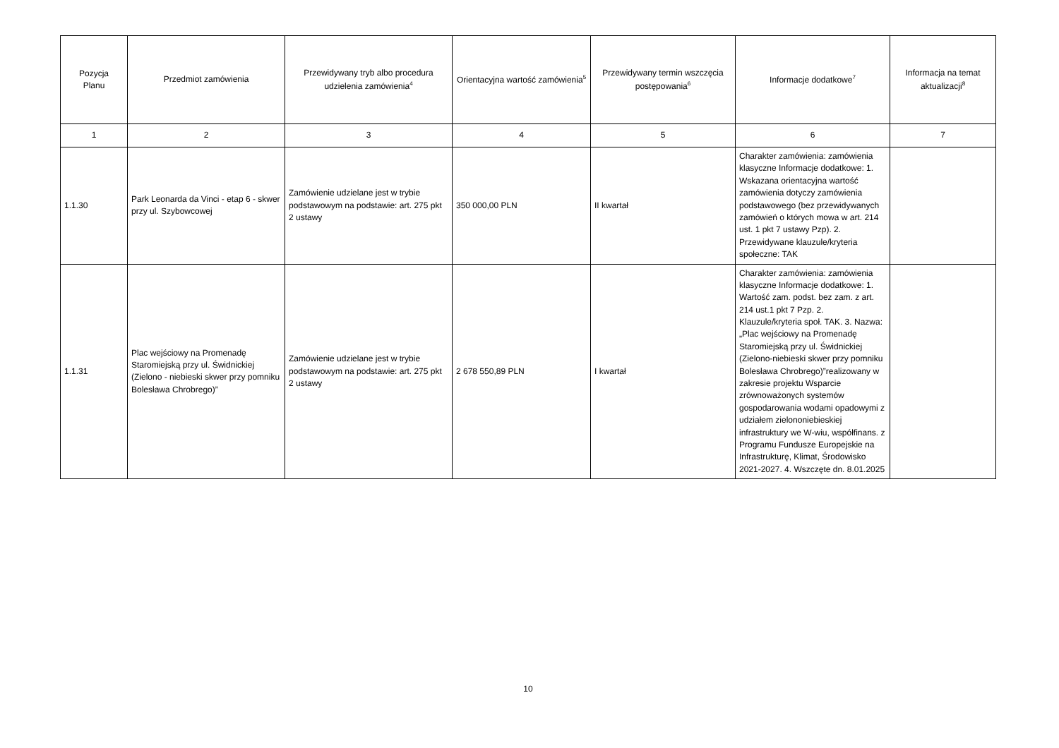| Pozycja Planu | Przedmiot zamówienia | Przewidywany tryb albo procedura udzielenia zamówienia<sup>4</sup> | Orientacyjna wartość zamówienia<sup>5</sup> | Przewidywany termin wszczęcia postępowania<sup>6</sup> | Informacje dodatkowe<sup>7</sup> | Informacja na temat aktualizacji<sup>8</sup> |
| --- | --- | --- | --- | --- | --- | --- |
| 1 | 2 | 3 | 4 | 5 | 6 | 7 |
| 1.1.30 | Park Leonarda da Vinci - etap 6 - skwer przy ul. Szybowcowej | Zamówienie udzielane jest w trybie podstawowym na podstawie: art. 275 pkt 2 ustawy | 350 000,00 PLN | II kwartał | Charakter zamówienia: zamówienia klasyczne Informacje dodatkowe: 1. Wskazana orientacyjna wartość zamówienia dotyczy zamówienia podstawowego (bez przewidywanych zamówień o których mowa w art. 214 ust. 1 pkt 7 ustawy Pzp). 2. Przewidywane klauzule/kryteria społeczne: TAK | |
| 1.1.31 | Plac wejściowy na Promenadę Staromiejską przy ul. Świdnickiej (Zielono - niebieski skwer przy pomniku Bolesława Chrobrego)” | Zamówienie udzielane jest w trybie podstawowym na podstawie: art. 275 pkt 2 ustawy | 2 678 550,89 PLN | I kwartał | Charakter zamówienia: zamówienia klasyczne Informacje dodatkowe: 1. Wartość zam. podst. bez zam. z art. 214 ust.1 pkt 7 Pzp. 2. Klauzule/kryteria społ. TAK. 3. Nazwa: „Plac wejściowy na Promenadę Staromiejską przy ul. Świdnickiej (Zielono-niebieski skwer przy pomniku Bolesława Chrobrego)”realizowany w zakresie projektu Wsparcie zrównoważonych systemów gospodarowania wodami opadowymi z udziałem zielononiebieskiej infrastruktury we W-wiu, współfinans. z Programu Fundusze Europejskie na Infrastrukturę, Klimat, Środowisko 2021-2027. 4. Wszczęte dn. 8.01.2025 | |
10